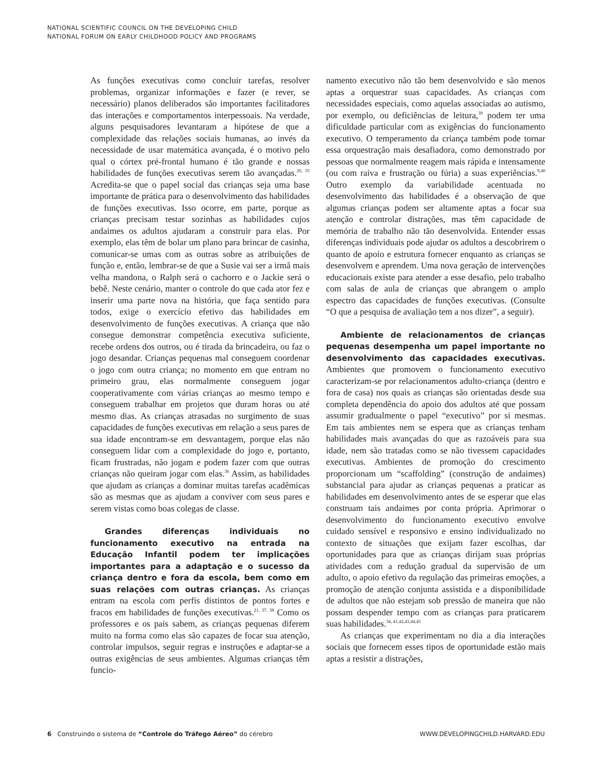NATIONAL SCIENTIFIC COUNCIL ON THE DEVELOPING CHILD
NATIONAL FORUM ON EARLY CHILDHOOD POLICY AND PROGRAMS
As funções executivas como concluir tarefas, resolver problemas, organizar informações e fazer (e rever, se necessário) planos deliberados são importantes facilitadores das interações e comportamentos interpessoais. Na verdade, alguns pesquisadores levantaram a hipótese de que a complexidade das relações sociais humanas, ao invés da necessidade de usar matemática avançada, é o motivo pelo qual o córtex pré-frontal humano é tão grande e nossas habilidades de funções executivas serem tão avançadas.<sup>20, 35</sup> Acredita-se que o papel social das crianças seja uma base importante de prática para o desenvolvimento das habilidades de funções executivas. Isso ocorre, em parte, porque as crianças precisam testar sozinhas as habilidades cujos andaimes os adultos ajudaram a construir para elas. Por exemplo, elas têm de bolar um plano para brincar de casinha, comunicar-se umas com as outras sobre as atribuições de função e, então, lembrar-se de que a Susie vai ser a irmã mais velha mandona, o Ralph será o cachorro e o Jackie será o bebê. Neste cenário, manter o controle do que cada ator fez e inserir uma parte nova na história, que faça sentido para todos, exige o exercício efetivo das habilidades em desenvolvimento de funções executivas. A criança que não consegue demonstrar competência executiva suficiente, recebe ordens dos outros, ou é tirada da brincadeira, ou faz o jogo desandar. Crianças pequenas mal conseguem coordenar o jogo com outra criança; no momento em que entram no primeiro grau, elas normalmente conseguem jogar cooperativamente com várias crianças ao mesmo tempo e conseguem trabalhar em projetos que duram horas ou até mesmo dias. As crianças atrasadas no surgimento de suas capacidades de funções executivas em relação a seus pares de sua idade encontram-se em desvantagem, porque elas não conseguem lidar com a complexidade do jogo e, portanto, ficam frustradas, não jogam e podem fazer com que outras crianças não queiram jogar com elas.<sup>36</sup> Assim, as habilidades que ajudam as crianças a dominar muitas tarefas acadêmicas são as mesmas que as ajudam a conviver com seus pares e serem vistas como boas colegas de classe.
Grandes diferenças individuais no funcionamento executivo na entrada na Educação Infantil podem ter implicações importantes para a adaptação e o sucesso da criança dentro e fora da escola, bem como em suas relações com outras crianças. As crianças entram na escola com perfis distintos de pontos fortes e fracos em habilidades de funções executivas.<sup>21, 37, 38</sup> Como os professores e os pais sabem, as crianças pequenas diferem muito na forma como elas são capazes de focar sua atenção, controlar impulsos, seguir regras e instruções e adaptar-se a outras exigências de seus ambientes. Algumas crianças têm funcio-
namento executivo não tão bem desenvolvido e são menos aptas a orquestrar suas capacidades. As crianças com necessidades especiais, como aquelas associadas ao autismo, por exemplo, ou deficiências de leitura,<sup>39</sup> podem ter uma dificuldade particular com as exigências do funcionamento executivo. O temperamento da criança também pode tornar essa orquestração mais desafiadora, como demonstrado por pessoas que normalmente reagem mais rápida e intensamente (ou com raiva e frustração ou fúria) a suas experiências.<sup>9,40</sup> Outro exemplo da variabilidade acentuada no desenvolvimento das habilidades é a observação de que algumas crianças podem ser altamente aptas a focar sua atenção e controlar distrações, mas têm capacidade de memória de trabalho não tão desenvolvida. Entender essas diferenças individuais pode ajudar os adultos a descobrirem o quanto de apoio e estrutura fornecer enquanto as crianças se desenvolvem e aprendem. Uma nova geração de intervenções educacionais existe para atender a esse desafio, pelo trabalho com salas de aula de crianças que abrangem o amplo espectro das capacidades de funções executivas. (Consulte “O que a pesquisa de avaliação tem a nos dizer”, a seguir).
Ambiente de relacionamentos de crianças pequenas desempenha um papel importante no desenvolvimento das capacidades executivas. Ambientes que promovem o funcionamento executivo caracterizam-se por relacionamentos adulto-criança (dentro e fora de casa) nos quais as crianças são orientadas desde sua completa dependência do apoio dos adultos até que possam assumir gradualmente o papel “executivo” por si mesmas. Em tais ambientes nem se espera que as crianças tenham habilidades mais avançadas do que as razoáveis para sua idade, nem são tratadas como se não tivessem capacidades executivas. Ambientes de promoção do crescimento proporcionam um “scaffolding” (construção de andaimes) substancial para ajudar as crianças pequenas a praticar as habilidades em desenvolvimento antes de se esperar que elas construam tais andaimes por conta própria. Aprimorar o desenvolvimento do funcionamento executivo envolve cuidado sensível e responsivo e ensino individualizado no contexto de situações que exijam fazer escolhas, dar oportunidades para que as crianças dirijam suas próprias atividades com a redução gradual da supervisão de um adulto, o apoio efetivo da regulação das primeiras emoções, a promoção de atenção conjunta assistida e a disponibilidade de adultos que não estejam sob pressão de maneira que não possam despender tempo com as crianças para praticarem suas habilidades.<sup>34, 41,42,43,44,45</sup>
As crianças que experimentam no dia a dia interações sociais que fornecem esses tipos de oportunidade estão mais aptas a resistir a distrações,
6 Construindo o sistema de “Controle do Tráfego Aéreo” do cérebro WWW.DEVELOPINGCHILD.HARVARD.EDU